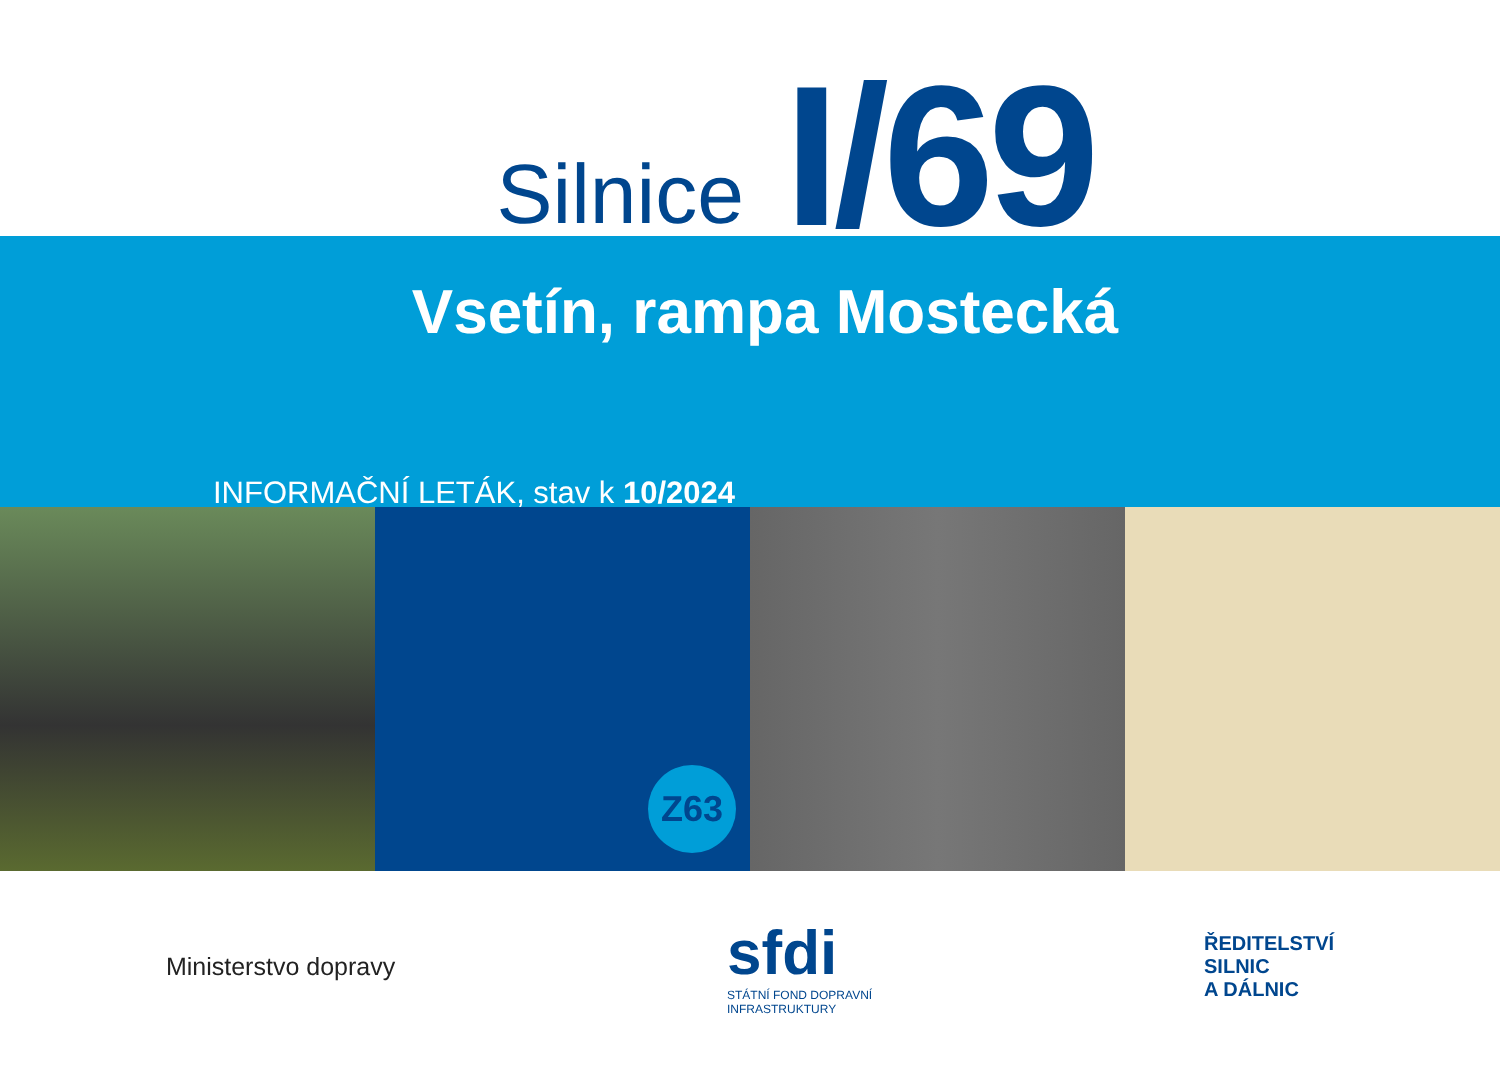Silnice I/69
Vsetín, rampa Mostecká
INFORMAČNÍ LETÁK, stav k 10/2024
Z63
Ministerstvo dopravy
sfdi
STÁTNÍ FOND DOPRAVNÍ
INFRASTRUKTURY
ŘEDITELSTVÍ
SILNIC
A DÁLNIC